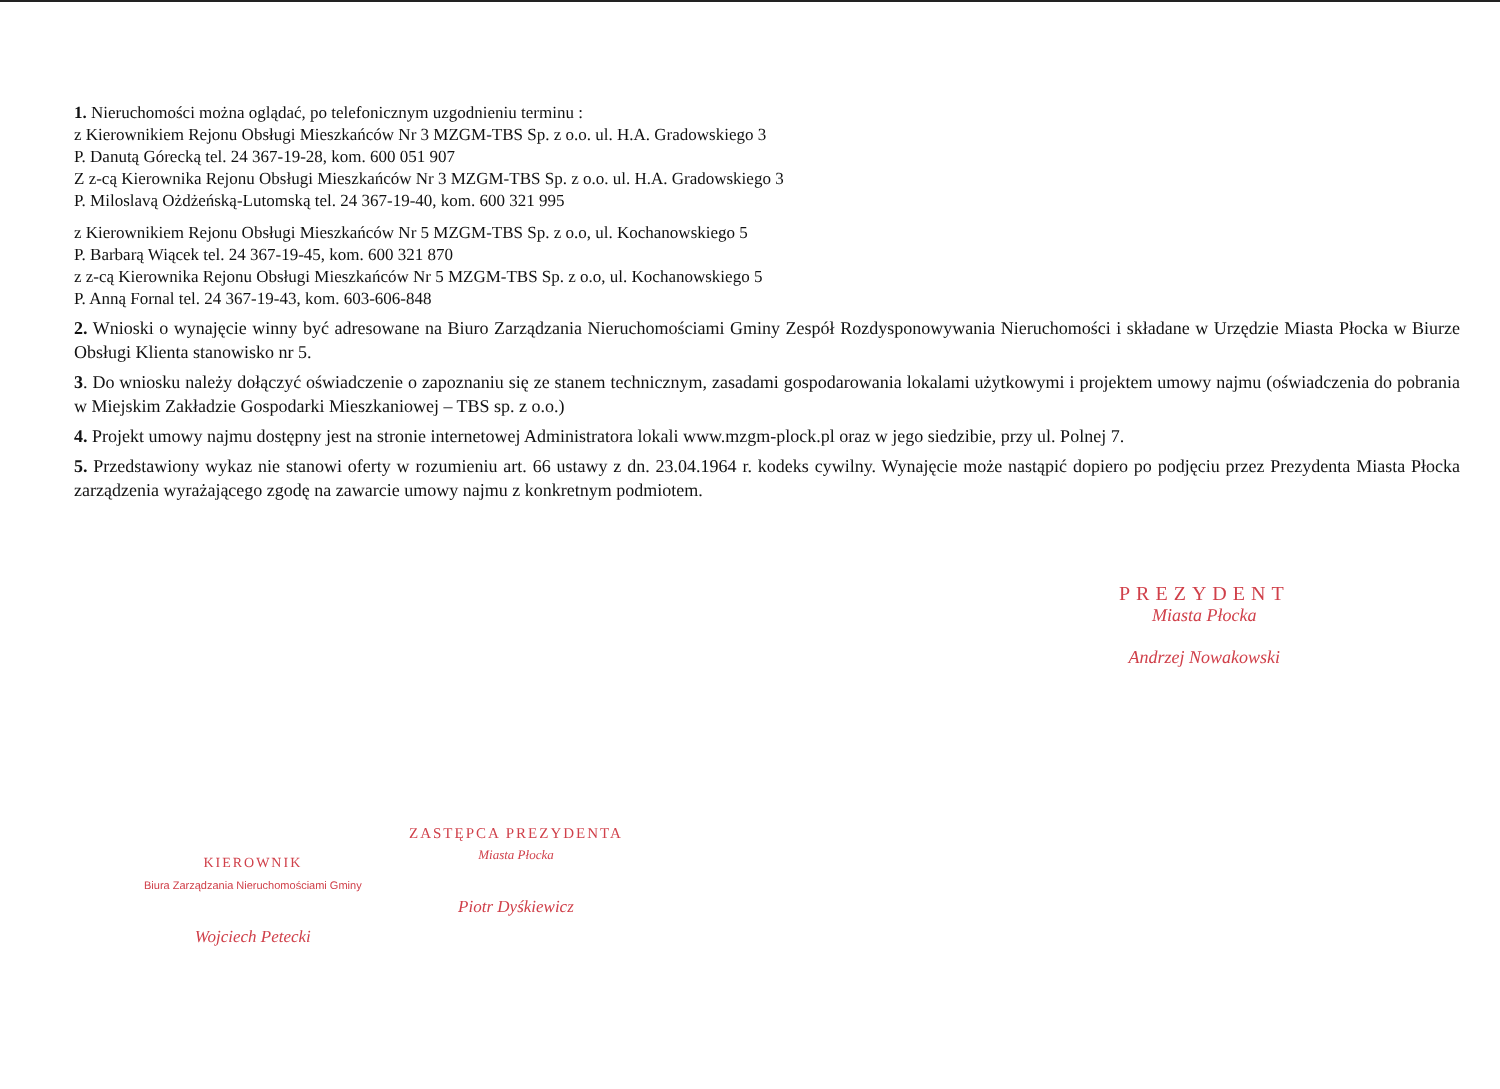1. Nieruchomości można oglądać, po telefonicznym uzgodnieniu terminu :
z Kierownikiem Rejonu Obsługi Mieszkańców Nr 3 MZGM-TBS Sp. z o.o. ul. H.A. Gradowskiego 3
P. Danutą Górecką tel. 24 367-19-28, kom. 600 051 907
Z z-cą Kierownika Rejonu Obsługi Mieszkańców Nr 3 MZGM-TBS Sp. z o.o. ul. H.A. Gradowskiego 3
P. Miloslavą Ożdżeńską-Lutomską tel. 24 367-19-40, kom. 600 321 995
z Kierownikiem Rejonu Obsługi Mieszkańców Nr 5 MZGM-TBS Sp. z o.o, ul. Kochanowskiego 5
P. Barbarą Wiącek tel. 24 367-19-45, kom. 600 321 870
z z-cą Kierownika Rejonu Obsługi Mieszkańców Nr 5 MZGM-TBS Sp. z o.o, ul. Kochanowskiego 5
P. Anną Fornal tel. 24 367-19-43, kom. 603-606-848
2. Wnioski o wynajęcie winny być adresowane na Biuro Zarządzania Nieruchomościami Gminy Zespół Rozdysponowywania Nieruchomości i składane w Urzędzie Miasta Płocka w Biurze Obsługi Klienta stanowisko nr 5.
3. Do wniosku należy dołączyć oświadczenie o zapoznaniu się ze stanem technicznym, zasadami gospodarowania lokalami użytkowymi i projektem umowy najmu (oświadczenia do pobrania w Miejskim Zakładzie Gospodarki Mieszkaniowej – TBS sp. z o.o.)
4. Projekt umowy najmu dostępny jest na stronie internetowej Administratora lokali www.mzgm-plock.pl oraz w jego siedzibie, przy ul. Polnej 7.
5. Przedstawiony wykaz nie stanowi oferty w rozumieniu art. 66 ustawy z dn. 23.04.1964 r. kodeks cywilny. Wynajęcie może nastąpić dopiero po podjęciu przez Prezydenta Miasta Płocka zarządzenia wyrażającego zgodę na zawarcie umowy najmu z konkretnym podmiotem.
PREZYDENT
Miasta Płocka
Andrzej Nowakowski
ZASTĘPCA PREZYDENTA
Miasta Płocka
Piotr Dyśkiewicz
KIEROWNIK
Biura Zarządzania Nieruchomościami Gminy
Wojciech Petecki